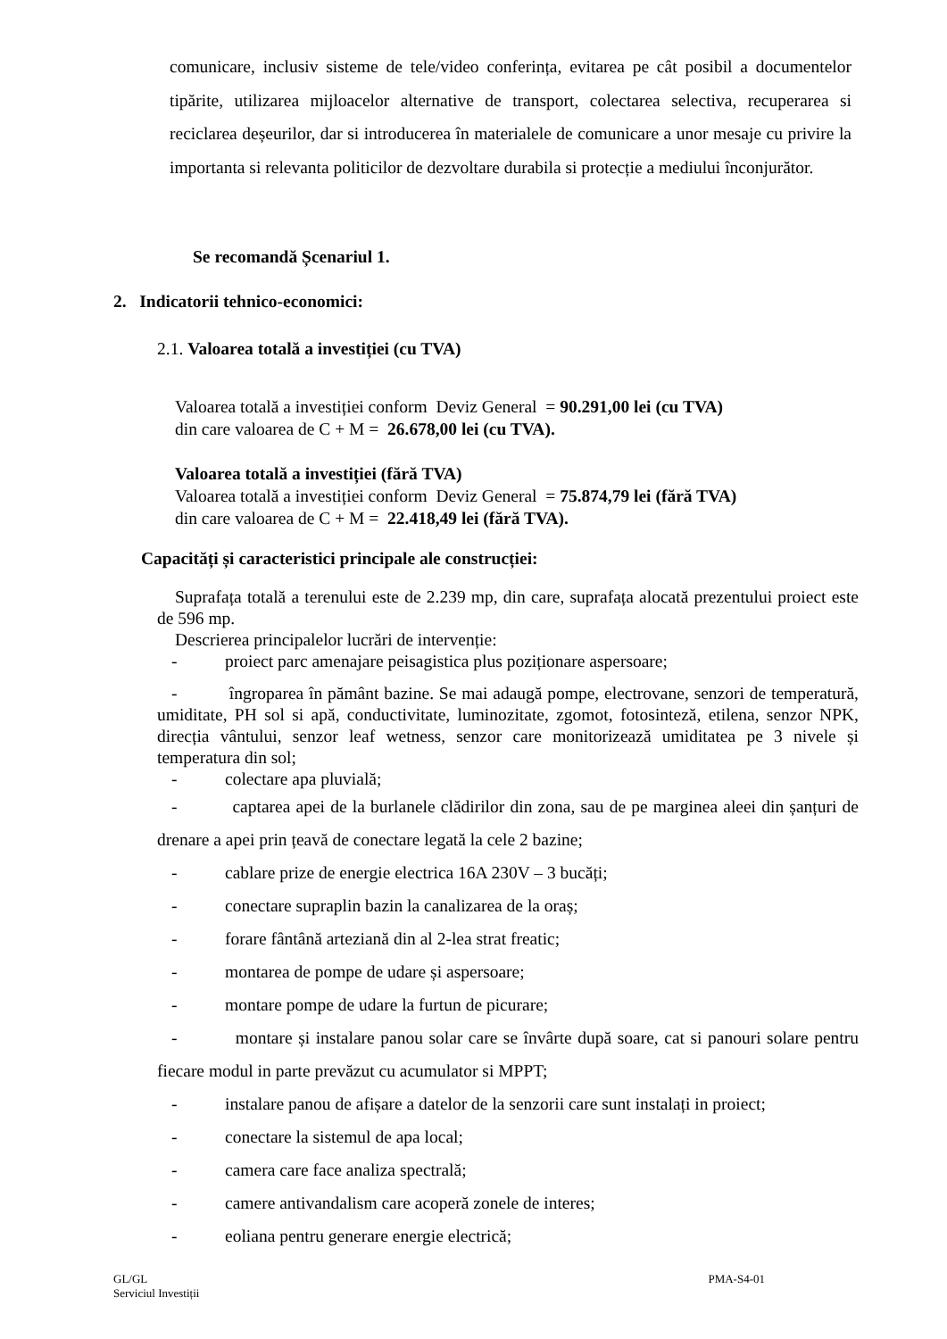comunicare, inclusiv sisteme de tele/video conferința, evitarea pe cât posibil a documentelor tipărite, utilizarea mijloacelor alternative de transport, colectarea selectiva, recuperarea si reciclarea deșeurilor, dar si introducerea în materialele de comunicare a unor mesaje cu privire la importanta si relevanta politicilor de dezvoltare durabila si protecție a mediului înconjurător.
Se recomandă Șcenariul 1.
2. Indicatorii tehnico-economici:
2.1. Valoarea totală a investiției (cu TVA)
Valoarea totală a investiției conform Deviz General = 90.291,00 lei (cu TVA)
din care valoarea de C + M = 26.678,00 lei (cu TVA).
Valoarea totală a investiției (fără TVA)
Valoarea totală a investiției conform Deviz General = 75.874,79 lei (fără TVA)
din care valoarea de C + M = 22.418,49 lei (fără TVA).
Capacități și caracteristici principale ale construcției:
Suprafața totală a terenului este de 2.239 mp, din care, suprafața alocată prezentului proiect este de 596 mp.
Descrierea principalelor lucrări de intervenție:
- proiect parc amenajare peisagistica plus poziționare aspersoare;
- îngroparea în pământ bazine. Se mai adaugă pompe, electrovane, senzori de temperatură, umiditate, PH sol si apă, conductivitate, luminozitate, zgomot, fotosinteză, etilena, senzor NPK, direcția vântului, senzor leaf wetness, senzor care monitorizează umiditatea pe 3 nivele și temperatura din sol;
- colectare apa pluvială;
- captarea apei de la burlanele clădirilor din zona, sau de pe marginea aleei din șanțuri de drenare a apei prin țeavă de conectare legată la cele 2 bazine;
- cablare prize de energie electrica 16A 230V – 3 bucăți;
- conectare supraplin bazin la canalizarea de la oraș;
- forare fântână arteziană din al 2-lea strat freatic;
- montarea de pompe de udare și aspersoare;
- montare pompe de udare la furtun de picurare;
- montare și instalare panou solar care se învârte după soare, cat si panouri solare pentru fiecare modul in parte prevăzut cu acumulator si MPPT;
- instalare panou de afișare a datelor de la senzorii care sunt instalați in proiect;
- conectare la sistemul de apa local;
- camera care face analiza spectrală;
- camere antivandalism care acoperă zonele de interes;
- eoliana pentru generare energie electrică;
GL/GL
Serviciul Investiții
PMA-S4-01